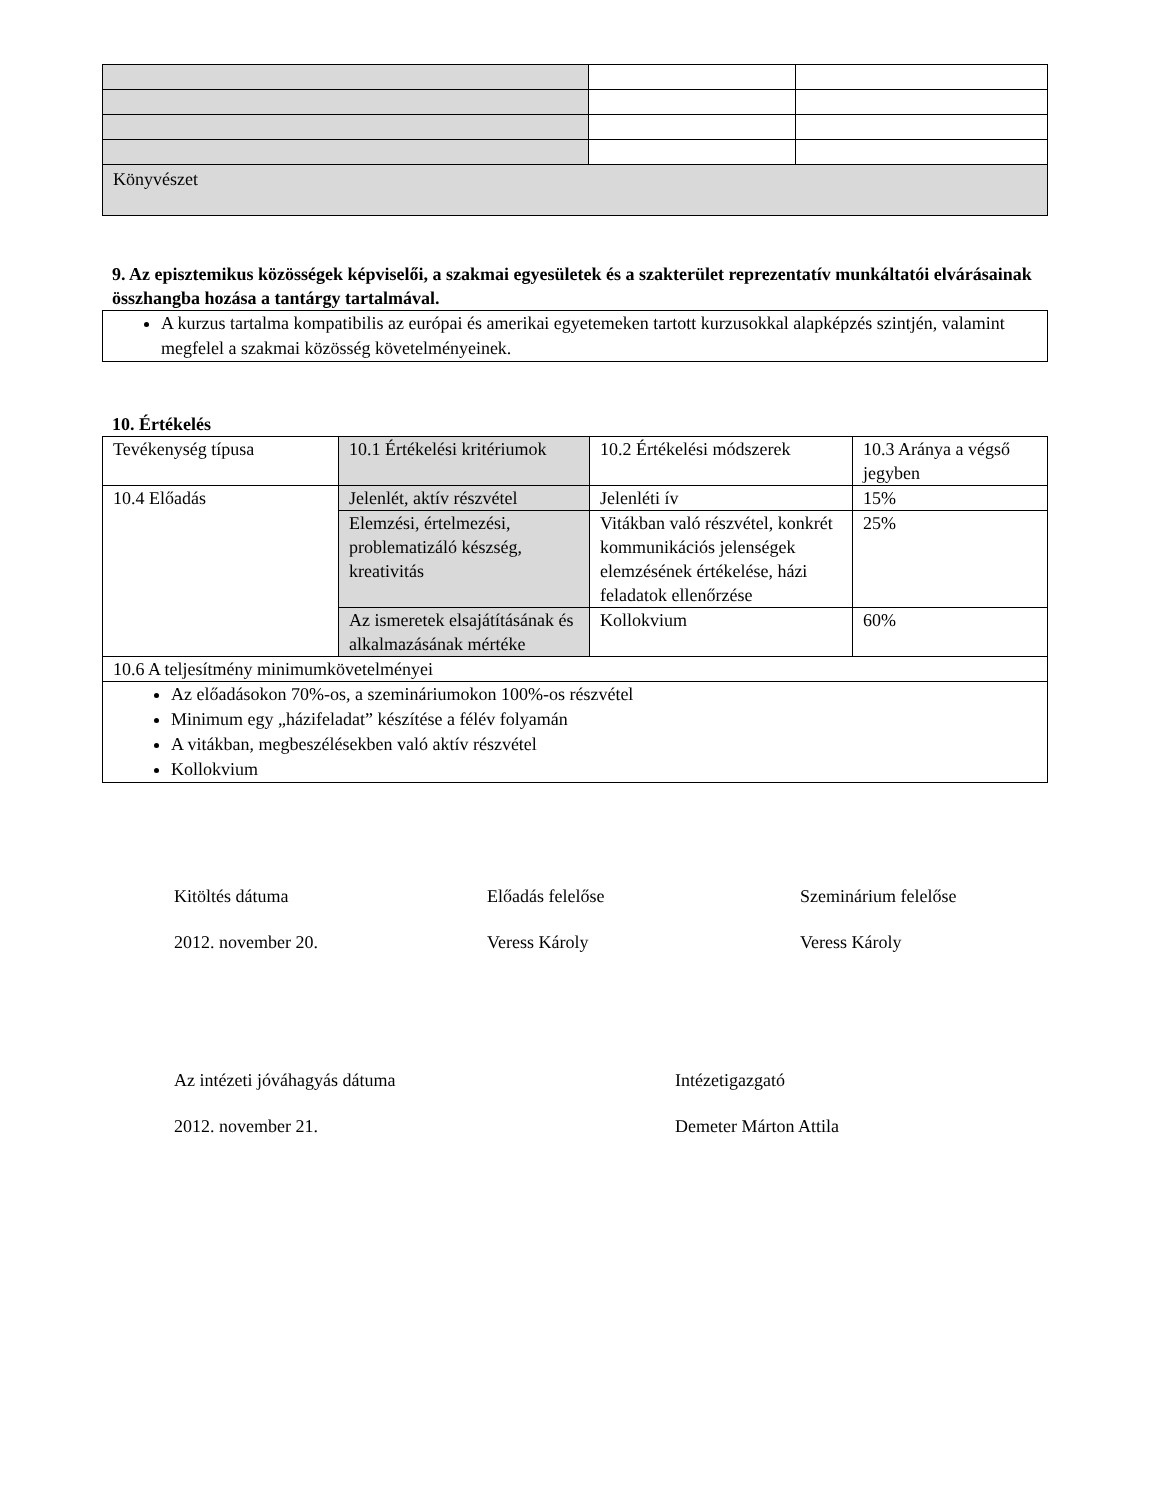| Könyvészet | | |
9. Az episztemikus közösségek képviselői, a szakmai egyesületek és a szakterület reprezentatív munkáltatói elvárásainak összhangba hozása a tantárgy tartalmával.
| A kurzus tartalma kompatibilis az európai és amerikai egyetemeken tartott kurzusokkal alapképzés szintjén, valamint megfelel a szakmai közösség követelményeinek. |
10. Értékelés
| Tevékenység típusa | 10.1 Értékelési kritériumok | 10.2 Értékelési módszerek | 10.3 Aránya a végső jegyben |
| 10.4 Előadás | Jelenlét, aktív részvétel | Jelenléti ív | 15% |
| | Elemzési, értelmezési, problematizáló készség, kreativitás | Vitákban való részvétel, konkrét kommunikációs jelenségek elemzésének értékelése, házi feladatok ellenőrzése | 25% |
| | Az ismeretek elsajátításának és alkalmazásának mértéke | Kollokvium | 60% |
| 10.6 A teljesítmény minimumkövetelményei | | | |
| Az előadásokon 70%-os, a szemináriumokon 100%-os részvétel Minimum egy „házifeladat” készítése a félév folyamán A vitákban, megbeszélésekben való aktív részvétel Kollokvium | | | |
Kitöltés dátuma
2012. november 20.
Előadás felelőse
Veress Károly
Szeminárium felelőse
Veress Károly
Az intézeti jóváhagyás dátuma
2012. november 21.
Intézetigazgató
Demeter Márton Attila